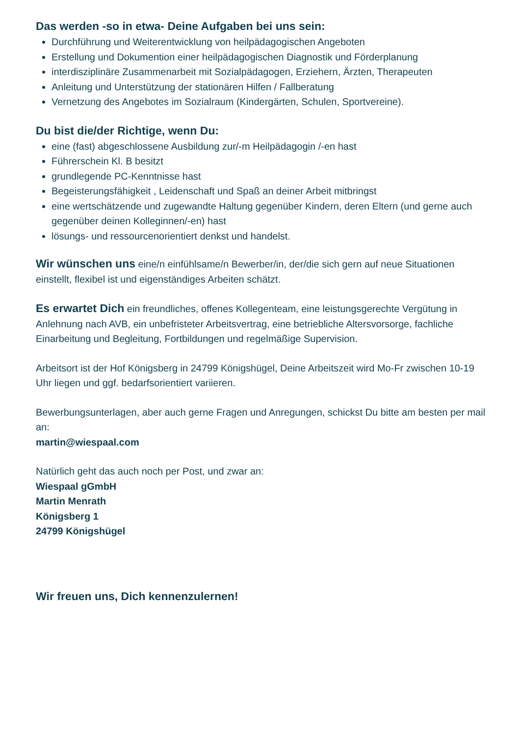Das werden -so in etwa- Deine Aufgaben bei uns sein:
Durchführung und Weiterentwicklung von heilpädagogischen Angeboten
Erstellung und Dokumention einer heilpädagogischen Diagnostik und Förderplanung
interdisziplinäre Zusammenarbeit mit Sozialpädagogen, Erziehern, Ärzten, Therapeuten
Anleitung und Unterstützung der stationären Hilfen / Fallberatung
Vernetzung des Angebotes im Sozialraum (Kindergärten, Schulen, Sportvereine).
Du bist die/der Richtige, wenn Du:
eine (fast) abgeschlossene Ausbildung zur/-m Heilpädagogin /-en hast
Führerschein Kl. B besitzt
grundlegende PC-Kenntnisse hast
Begeisterungsfähigkeit , Leidenschaft und Spaß an deiner Arbeit mitbringst
eine wertschätzende und zugewandte Haltung gegenüber Kindern, deren Eltern (und gerne auch gegenüber deinen Kolleginnen/-en) hast
lösungs- und ressourcenorientiert denkst und handelst.
Wir wünschen uns eine/n einfühlsame/n Bewerber/in, der/die sich gern auf neue Situationen einstellt, flexibel ist und eigenständiges Arbeiten schätzt.
Es erwartet Dich ein freundliches, offenes Kollegenteam, eine leistungsgerechte Vergütung in Anlehnung nach AVB, ein unbefristeter Arbeitsvertrag, eine betriebliche Altersvorsorge, fachliche Einarbeitung und Begleitung, Fortbildungen und regelmäßige Supervision.
Arbeitsort ist der Hof Königsberg in 24799 Königshügel, Deine Arbeitszeit wird Mo-Fr zwischen 10-19 Uhr liegen und ggf. bedarfsorientiert variieren.
Bewerbungsunterlagen, aber auch gerne Fragen und Anregungen, schickst Du bitte am besten per mail an:
martin@wiespaal.com
Natürlich geht das auch noch per Post, und zwar an:
Wiespaal gGmbH
Martin Menrath
Königsberg 1
24799 Königshügel
Wir freuen uns, Dich kennenzulernen!